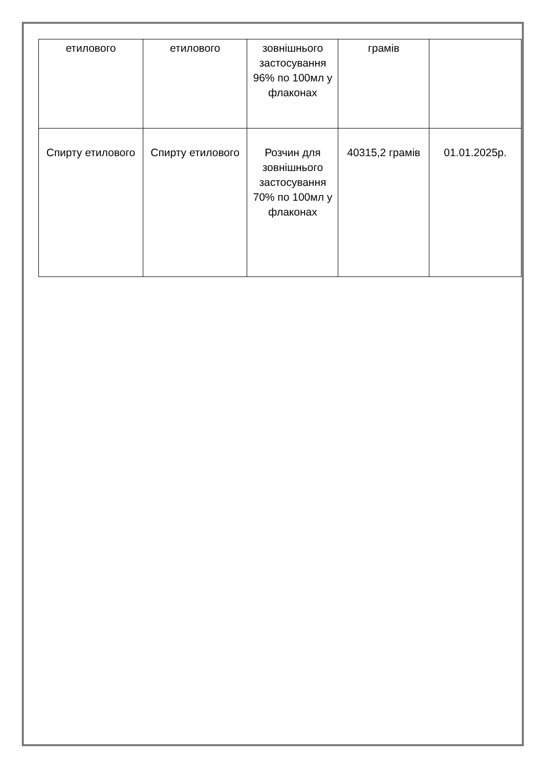| етилового | етилового | зовнішнього застосування 96% по 100мл у флаконах | грамів | |
| Спирту етилового | Спирту етилового | Розчин для зовнішнього застосування 70% по 100мл у флаконах | 40315,2 грамів | 01.01.2025р. |